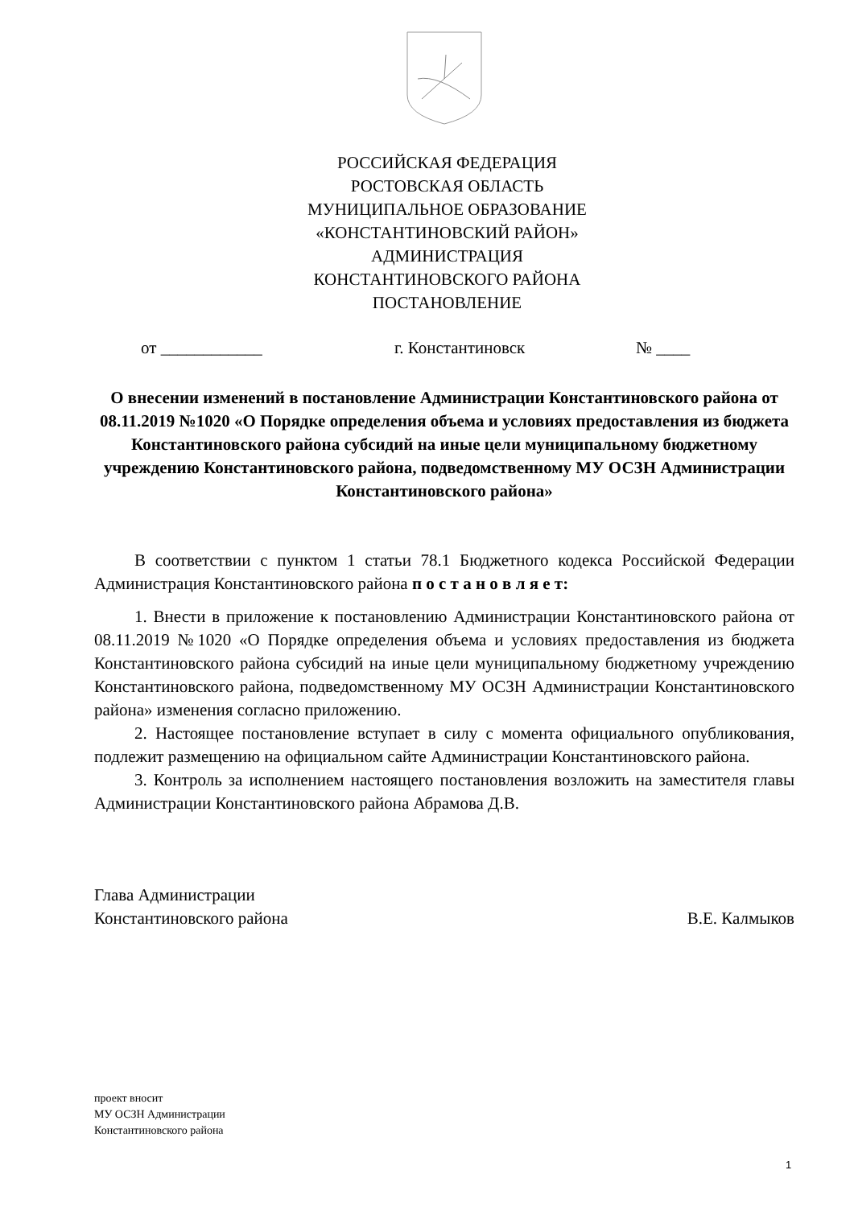РОССИЙСКАЯ ФЕДЕРАЦИЯ
РОСТОВСКАЯ ОБЛАСТЬ
МУНИЦИПАЛЬНОЕ ОБРАЗОВАНИЕ
«КОНСТАНТИНОВСКИЙ РАЙОН»
АДМИНИСТРАЦИЯ
КОНСТАНТИНОВСКОГО РАЙОНА
ПОСТАНОВЛЕНИЕ
от ____________ г. Константиновск № ____
О внесении изменений в постановление Администрации Константиновского района от 08.11.2019 №1020 «О Порядке определения объема и условиях предоставления из бюджета Константиновского района субсидий на иные цели муниципальному бюджетному учреждению Константиновского района, подведомственному МУ ОСЗН Администрации Константиновского района»
В соответствии с пунктом 1 статьи 78.1 Бюджетного кодекса Российской Федерации Администрация Константиновского района п о с т а н о в л я е т:
1. Внести в приложение к постановлению Администрации Константиновского района от 08.11.2019 №1020 «О Порядке определения объема и условиях предоставления из бюджета Константиновского района субсидий на иные цели муниципальному бюджетному учреждению Константиновского района, подведомственному МУ ОСЗН Администрации Константиновского района» изменения согласно приложению.
2. Настоящее постановление вступает в силу с момента официального опубликования, подлежит размещению на официальном сайте Администрации Константиновского района.
3. Контроль за исполнением настоящего постановления возложить на заместителя главы Администрации Константиновского района Абрамова Д.В.
Глава Администрации
Константиновского района В.Е. Калмыков
проект вносит
МУ ОСЗН Администрации
Константиновского района
1